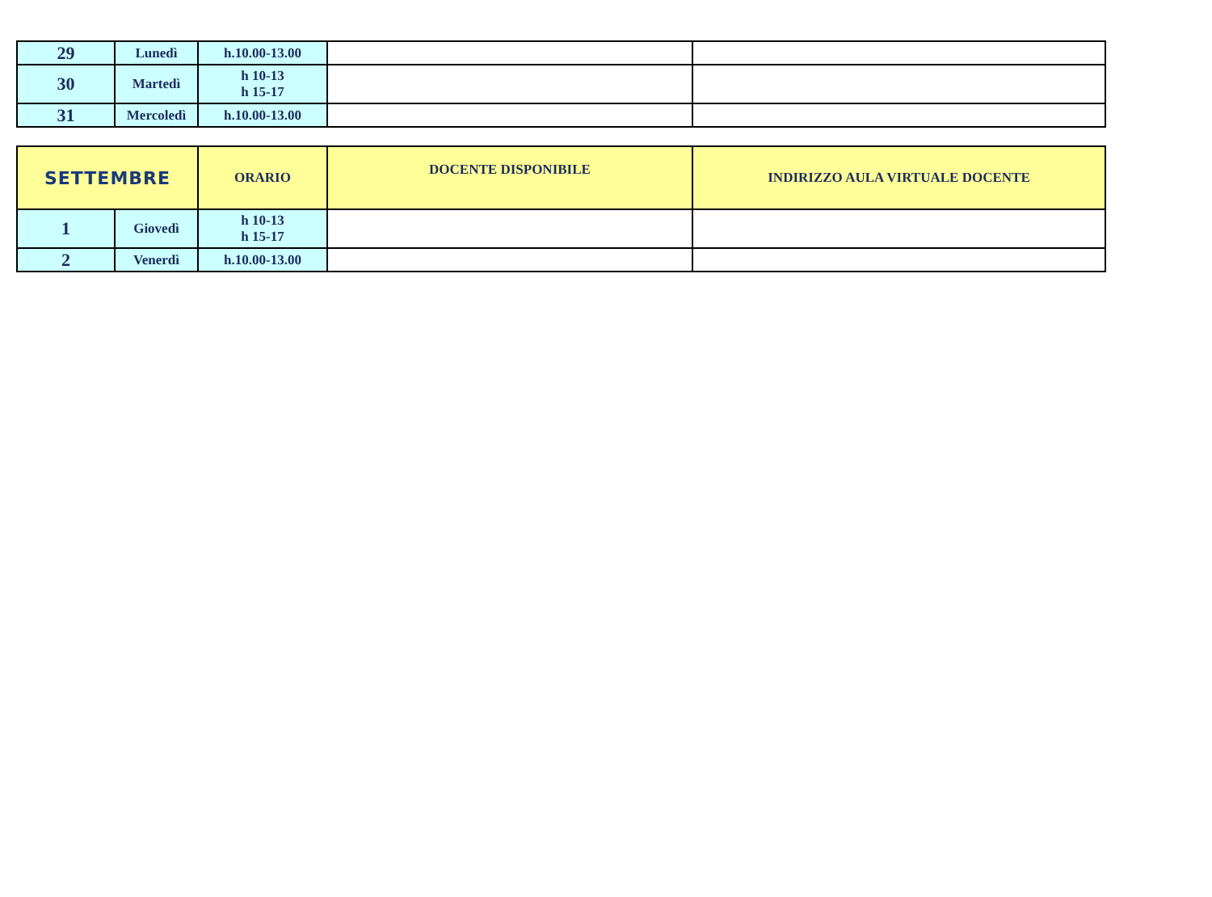| 29 | Lunedì | h.10.00-13.00 | | |
| 30 | Martedì | h 10-13 h 15-17 | | |
| 31 | Mercoledì | h.10.00-13.00 | | |
| SETTEMBRE | | ORARIO | DOCENTE DISPONIBILE | INDIRIZZO AULA VIRTUALE DOCENTE |
| --- | --- | --- | --- | --- |
| 1 | Giovedì | h 10-13 h 15-17 | | |
| 2 | Venerdì | h.10.00-13.00 | | |